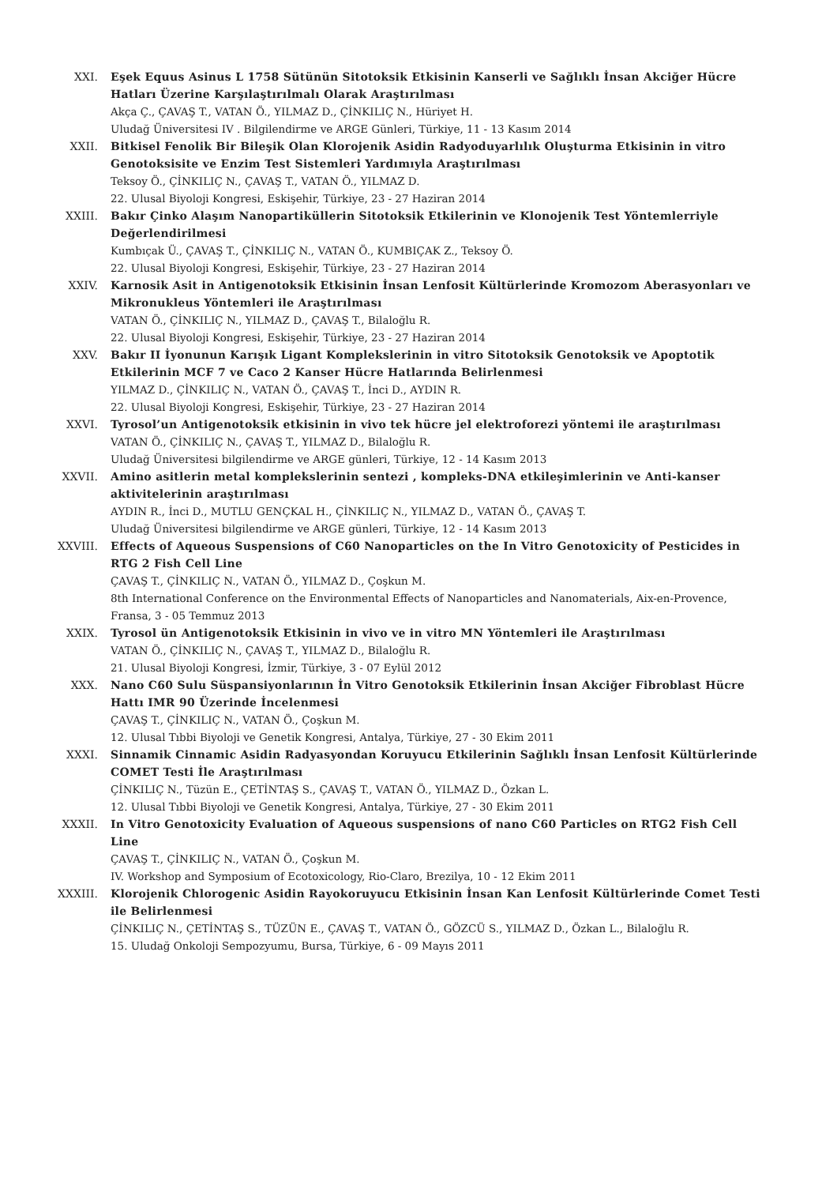XXI. Eşek Equus Asinus L 1758 Sütünün Sitotoksik Etkisinin Kanserli ve Sağlıklı İnsan Akciğer Hücre Hatları Üzerine Karşılaştırılmalı Olarak Araştırılması
Akça Ç., ÇAVAŞ T., VATAN Ö., YILMAZ D., ÇİNKILIÇ N., Hüriyet H.
Uludağ Üniversitesi IV . Bilgilendirme ve ARGE Günleri, Türkiye, 11 - 13 Kasım 2014
XXII. Bitkisel Fenolik Bir Bileşik Olan Klorojenik Asidin Radyoduyarlılık Oluşturma Etkisinin in vitro Genotoksisite ve Enzim Test Sistemleri Yardımıyla Araştırılması
Teksoy Ö., ÇİNKILIÇ N., ÇAVAŞ T., VATAN Ö., YILMAZ D.
22. Ulusal Biyoloji Kongresi, Eskişehir, Türkiye, 23 - 27 Haziran 2014
XXIII. Bakır Çinko Alaşım Nanopartiküllerin Sitotoksik Etkilerinin ve Klonojenik Test Yöntemlerriyle Değerlendirilmesi
Kumbıçak Ü., ÇAVAŞ T., ÇİNKILIÇ N., VATAN Ö., KUMBIÇAK Z., Teksoy Ö.
22. Ulusal Biyoloji Kongresi, Eskişehir, Türkiye, 23 - 27 Haziran 2014
XXIV. Karnosik Asit in Antigenotoksik Etkisinin İnsan Lenfosit Kültürlerinde Kromozom Aberasyonları ve Mikronukleus Yöntemleri ile Araştırılması
VATAN Ö., ÇİNKILIÇ N., YILMAZ D., ÇAVAŞ T., Bilaloğlu R.
22. Ulusal Biyoloji Kongresi, Eskişehir, Türkiye, 23 - 27 Haziran 2014
XXV. Bakır II İyonunun Karışık Ligant Komplekslerinin in vitro Sitotoksik Genotoksik ve Apoptotik Etkilerinin MCF 7 ve Caco 2 Kanser Hücre Hatlarında Belirlenmesi
YILMAZ D., ÇİNKILIÇ N., VATAN Ö., ÇAVAŞ T., İnci D., AYDIN R.
22. Ulusal Biyoloji Kongresi, Eskişehir, Türkiye, 23 - 27 Haziran 2014
XXVI. Tyrosol’un Antigenotoksik etkisinin in vivo tek hücre jel elektroforezi yöntemi ile araştırılması
VATAN Ö., ÇİNKILIÇ N., ÇAVAŞ T., YILMAZ D., Bilaloğlu R.
Uludağ Üniversitesi bilgilendirme ve ARGE günleri, Türkiye, 12 - 14 Kasım 2013
XXVII. Amino asitlerin metal komplekslerinin sentezi , kompleks-DNA etkileşimlerinin ve Anti-kanser aktivitelerinin araştırılması
AYDIN R., İnci D., MUTLU GENÇKAL H., ÇİNKILIÇ N., YILMAZ D., VATAN Ö., ÇAVAŞ T.
Uludağ Üniversitesi bilgilendirme ve ARGE günleri, Türkiye, 12 - 14 Kasım 2013
XXVIII. Effects of Aqueous Suspensions of C60 Nanoparticles on the In Vitro Genotoxicity of Pesticides in RTG 2 Fish Cell Line
ÇAVAŞ T., ÇİNKILIÇ N., VATAN Ö., YILMAZ D., Çoşkun M.
8th International Conference on the Environmental Effects of Nanoparticles and Nanomaterials, Aix-en-Provence, Fransa, 3 - 05 Temmuz 2013
XXIX. Tyrosol ün Antigenotoksik Etkisinin in vivo ve in vitro MN Yöntemleri ile Araştırılması
VATAN Ö., ÇİNKILIÇ N., ÇAVAŞ T., YILMAZ D., Bilaloğlu R.
21. Ulusal Biyoloji Kongresi, İzmir, Türkiye, 3 - 07 Eylül 2012
XXX. Nano C60 Sulu Süspansiyonlarının İn Vitro Genotoksik Etkilerinin İnsan Akciğer Fibroblast Hücre Hattı IMR 90 Üzerinde İncelenmesi
ÇAVAŞ T., ÇİNKILIÇ N., VATAN Ö., Çoşkun M.
12. Ulusal Tıbbi Biyoloji ve Genetik Kongresi, Antalya, Türkiye, 27 - 30 Ekim 2011
XXXI. Sinnamik Cinnamic Asidin Radyasyondan Koruyucu Etkilerinin Sağlıklı İnsan Lenfosit Kültürlerinde COMET Testi İle Araştırılması
ÇİNKILIÇ N., Tüzün E., ÇETİNTAŞ S., ÇAVAŞ T., VATAN Ö., YILMAZ D., Özkan L.
12. Ulusal Tıbbi Biyoloji ve Genetik Kongresi, Antalya, Türkiye, 27 - 30 Ekim 2011
XXXII. In Vitro Genotoxicity Evaluation of Aqueous suspensions of nano C60 Particles on RTG2 Fish Cell Line
ÇAVAŞ T., ÇİNKILIÇ N., VATAN Ö., Çoşkun M.
IV. Workshop and Symposium of Ecotoxicology, Rio-Claro, Brezilya, 10 - 12 Ekim 2011
XXXIII. Klorojenik Chlorogenic Asidin Rayokoruyucu Etkisinin İnsan Kan Lenfosit Kültürlerinde Comet Testi ile Belirlenmesi
ÇİNKILIÇ N., ÇETİNTAŞ S., TÜZÜN E., ÇAVAŞ T., VATAN Ö., GÖZCÜ S., YILMAZ D., Özkan L., Bilaloğlu R.
15. Uludağ Onkoloji Sempozyumu, Bursa, Türkiye, 6 - 09 Mayıs 2011